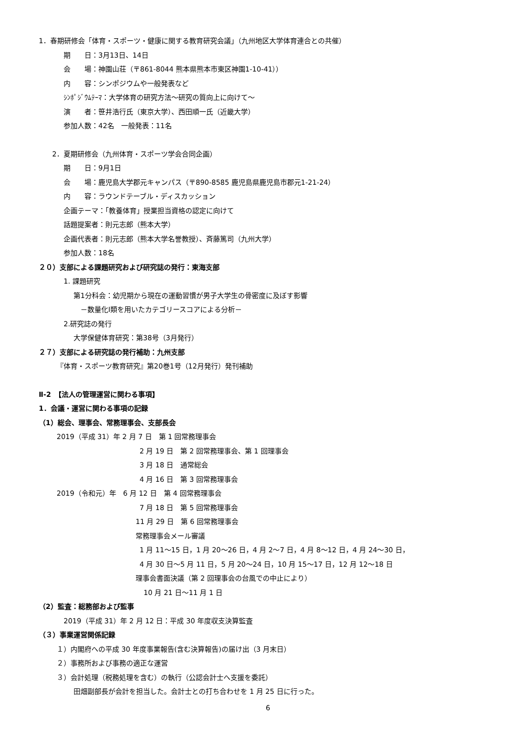1．春期研修会「体育・スポーツ・健康に関する教育研究会議」（九州地区大学体育連合との共催）
期　　日：3月13日、14日
会　　場：神園山荘（〒861-8044 熊本県熊本市東区神園1-10-41））
内　　容：シンポジウムや一般発表など
ｼﾝﾎﾟｼﾞｳﾑﾃｰﾏ：大学体育の研究方法～研究の質向上に向けて～
演　　者：笹井浩行氏（東京大学）、西田順一氏（近畿大学）
参加人数：42名　一般発表：11名
2．夏期研修会（九州体育・スポーツ学会合同企画）
期　　日：9月1日
会　　場：鹿児島大学郡元キャンパス（〒890-8585 鹿児島県鹿児島市郡元1-21-24）
内　　容：ラウンドテーブル・ディスカッション
企画テーマ：「教養体育」授業担当資格の認定に向けて
話題提案者：則元志郎（熊本大学）
企画代表者：則元志郎（熊本大学名誉教授）、斉藤篤司（九州大学）
参加人数：18名
２０）支部による課題研究および研究誌の発行：東海支部
1. 課題研究
第1分科会：幼児期から現在の運動習慣が男子大学生の骨密度に及ぼす影響
　－数量化Ⅰ類を用いたカテゴリースコアによる分析－
2.研究誌の発行
大学保健体育研究：第38号（3月発行）
２７）支部による研究誌の発行補助：九州支部
『体育・スポーツ教育研究』第20巻1号（12月発行）発刊補助
Ⅱ-2　【法人の管理運営に関わる事項】
1．会議・運営に関わる事項の記録
（1）総会、理事会、常務理事会、支部長会
2019（平成 31）年 2 月 7 日　第 1 回常務理事会
2 月 19 日　第 2 回常務理事会、第 1 回理事会
3 月 18 日　通常総会
4 月 16 日　第 3 回常務理事会
2019（令和元）年　6 月 12 日　第 4 回常務理事会
7 月 18 日　第 5 回常務理事会
11 月 29 日　第 6 回常務理事会
常務理事会メール審議
1 月 11～15 日，1 月 20～26 日，4 月 2～7 日，4 月 8～12 日，4 月 24～30 日，
4 月 30 日～5 月 11 日，5 月 20～24 日，10 月 15～17 日，12 月 12～18 日
理事会書面決議（第 2 回理事会の台風での中止により）
10 月 21 日～11 月 1 日
（2）監査：総務部および監事
2019（平成 31）年 2 月 12 日：平成 30 年度収支決算監査
（３）事業運営関係記録
１）内閣府への平成 30 年度事業報告(含む決算報告)の届け出（3 月末日）
２）事務所および事務の適正な運営
３）会計処理（税務処理を含む）の執行（公認会計士へ支援を委託）
田畑副部長が会計を担当した。会計士との打ち合わせを 1 月 25 日に行った。
6